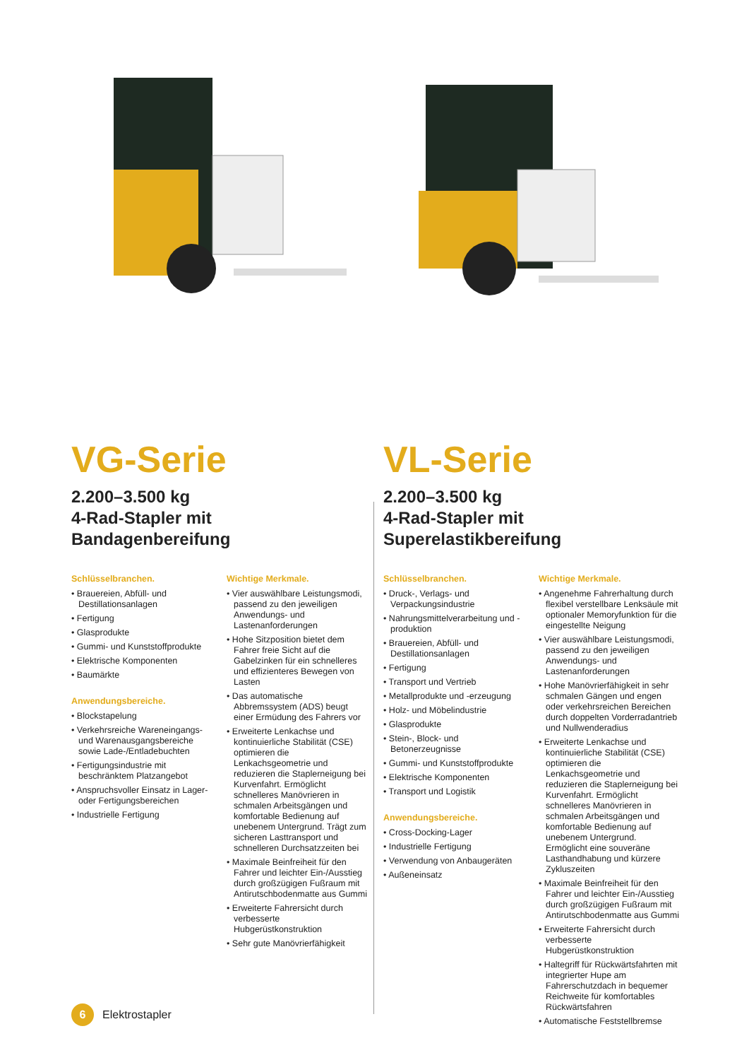VG-Serie
2.200–3.500 kg
4-Rad-Stapler mit
Bandagenbereifung
Schlüsselbranchen.
• Brauereien, Abfüll- und Destillationsanlagen
• Fertigung
• Glasprodukte
• Gummi- und Kunststoffprodukte
• Elektrische Komponenten
• Baumärkte
Anwendungsbereiche.
• Blockstapelung
• Verkehrsreiche Wareneingangs- und Warenausgangsbereiche sowie Lade-/Entladebuchten
• Fertigungsindustrie mit beschränktem Platzangebot
• Anspruchsvoller Einsatz in Lager- oder Fertigungsbereichen
• Industrielle Fertigung
Wichtige Merkmale.
• Vier auswählbare Leistungsmodi, passend zu den jeweiligen Anwendungs- und Lastenanforderungen
• Hohe Sitzposition bietet dem Fahrer freie Sicht auf die Gabelzinken für ein schnelleres und effizienteres Bewegen von Lasten
• Das automatische Abbremssystem (ADS) beugt einer Ermüdung des Fahrers vor
• Erweiterte Lenkachse und kontinuierliche Stabilität (CSE) optimieren die Lenkachsgeometrie und reduzieren die Staplerneigung bei Kurvenfahrt. Ermöglicht schnelleres Manövrieren in schmalen Arbeitsgängen und komfortable Bedienung auf unebenem Untergrund. Trägt zum sicheren Lasttransport und schnelleren Durchsatzzeiten bei
• Maximale Beinfreiheit für den Fahrer und leichter Ein-/Ausstieg durch großzügigen Fußraum mit Antirutschbodenmatte aus Gummi
• Erweiterte Fahrersicht durch verbesserte Hubgerüstkonstruktion
• Sehr gute Manövrierfähigkeit
VL-Serie
2.200–3.500 kg
4-Rad-Stapler mit
Superelastikbereifung
Schlüsselbranchen.
• Druck-, Verlags- und Verpackungsindustrie
• Nahrungsmittelverarbeitung und -produktion
• Brauereien, Abfüll- und Destillationsanlagen
• Fertigung
• Transport und Vertrieb
• Metallprodukte und -erzeugung
• Holz- und Möbelindustrie
• Glasprodukte
• Stein-, Block- und Betonerzeugnisse
• Gummi- und Kunststoffprodukte
• Elektrische Komponenten
• Transport und Logistik
Anwendungsbereiche.
• Cross-Docking-Lager
• Industrielle Fertigung
• Verwendung von Anbaugeräten
• Außeneinsatz
Wichtige Merkmale.
• Angenehme Fahrerhaltung durch flexibel verstellbare Lenksäule mit optionaler Memoryfunktion für die eingestellte Neigung
• Vier auswählbare Leistungsmodi, passend zu den jeweiligen Anwendungs- und Lastenanforderungen
• Hohe Manövrierfähigkeit in sehr schmalen Gängen und engen oder verkehrsreichen Bereichen durch doppelten Vorderradantrieb und Nullwenderadius
• Erweiterte Lenkachse und kontinuierliche Stabilität (CSE) optimieren die Lenkachsgeometrie und reduzieren die Staplerneigung bei Kurvenfahrt. Ermöglicht schnelleres Manövrieren in schmalen Arbeitsgängen und komfortable Bedienung auf unebenem Untergrund. Ermöglicht eine souveräne Lasthandhabung und kürzere Zykluszeiten
• Maximale Beinfreiheit für den Fahrer und leichter Ein-/Ausstieg durch großzügigen Fußraum mit Antirutschbodenmatte aus Gummi
• Erweiterte Fahrersicht durch verbesserte Hubgerüstkonstruktion
• Haltegriff für Rückwärtsfahrten mit integrierter Hupe am Fahrerschutzdach in bequemer Reichweite für komfortables Rückwärtsfahren
• Automatische Feststellbremse
6
Elektrostapler